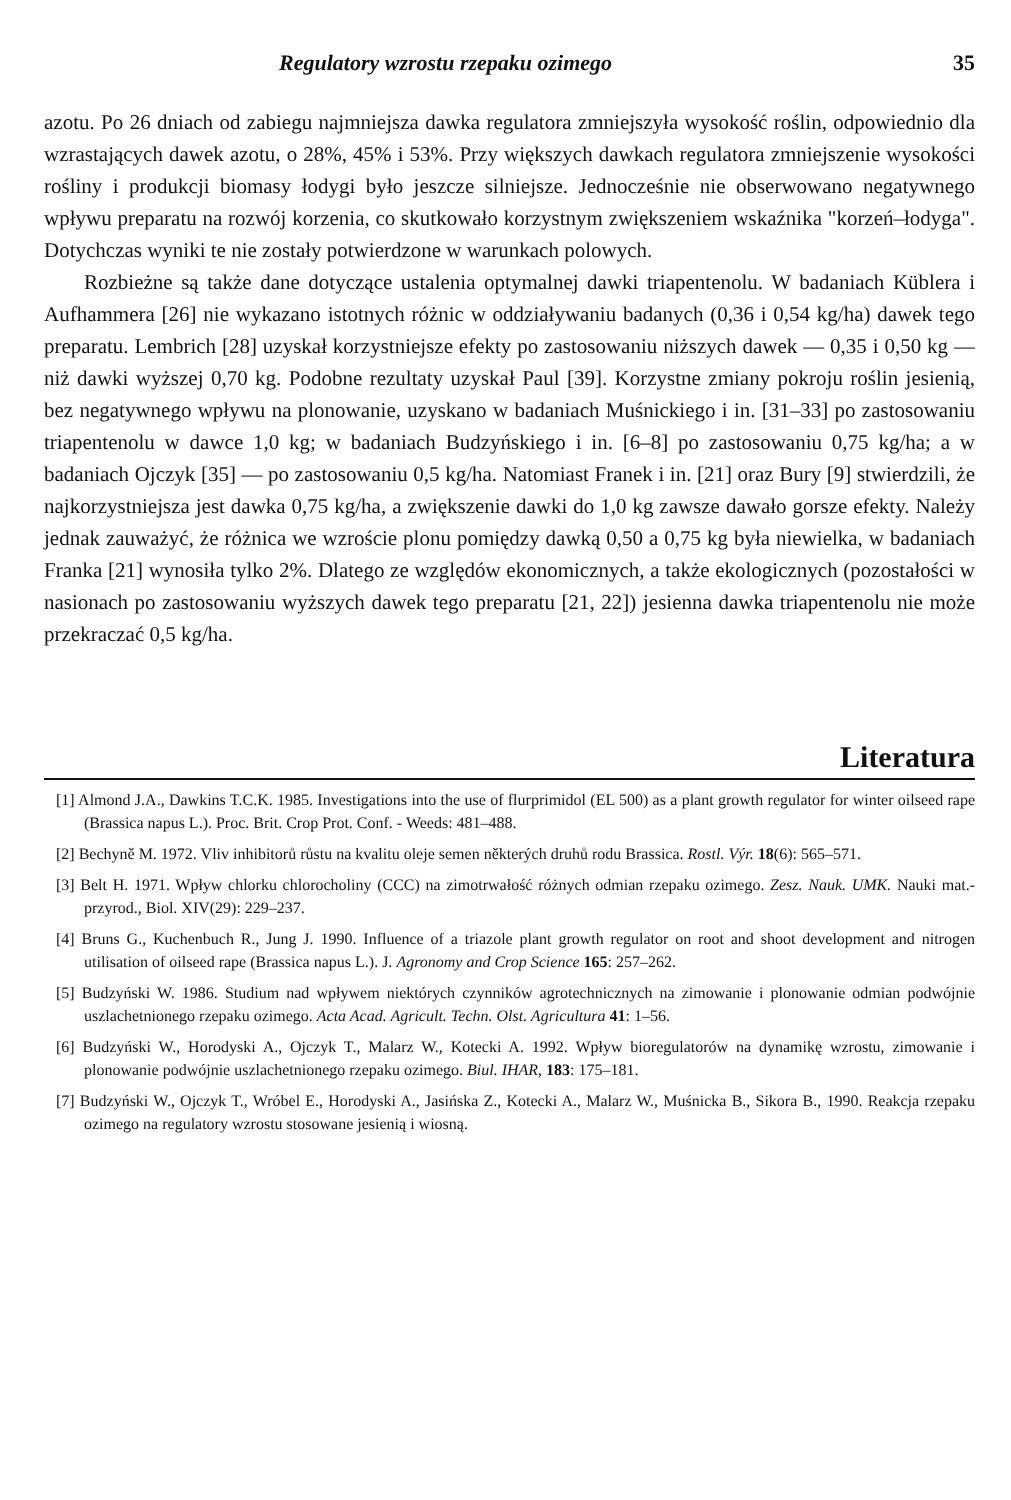Regulatory wzrostu rzepaku ozimego 35
azotu. Po 26 dniach od zabiegu najmniejsza dawka regulatora zmniejszyła wysokość roślin, odpowiednio dla wzrastających dawek azotu, o 28%, 45% i 53%. Przy większych dawkach regulatora zmniejszenie wysokości rośliny i produkcji biomasy łodygi było jeszcze silniejsze. Jednocześnie nie obserwowano negatywnego wpływu preparatu na rozwój korzenia, co skutkowało korzystnym zwiększeniem wskaźnika "korzeń–łodyga". Dotychczas wyniki te nie zostały potwierdzone w warunkach polowych.
Rozbieżne są także dane dotyczące ustalenia optymalnej dawki triapentenolu. W badaniach Küblera i Aufhammera [26] nie wykazano istotnych różnic w oddziaływaniu badanych (0,36 i 0,54 kg/ha) dawek tego preparatu. Lembrich [28] uzyskał korzystniejsze efekty po zastosowaniu niższych dawek — 0,35 i 0,50 kg — niż dawki wyższej 0,70 kg. Podobne rezultaty uzyskał Paul [39]. Korzystne zmiany pokroju roślin jesienią, bez negatywnego wpływu na plonowanie, uzyskano w badaniach Muśnickiego i in. [31–33] po zastosowaniu triapentenolu w dawce 1,0 kg; w badaniach Budzyńskiego i in. [6–8] po zastosowaniu 0,75 kg/ha; a w badaniach Ojczyk [35] — po zastosowaniu 0,5 kg/ha. Natomiast Franek i in. [21] oraz Bury [9] stwierdzili, że najkorzystniejsza jest dawka 0,75 kg/ha, a zwiększenie dawki do 1,0 kg zawsze dawało gorsze efekty. Należy jednak zauważyć, że różnica we wzroście plonu pomiędzy dawką 0,50 a 0,75 kg była niewielka, w badaniach Franka [21] wynosiła tylko 2%. Dlatego ze względów ekonomicznych, a także ekologicznych (pozostałości w nasionach po zastosowaniu wyższych dawek tego preparatu [21, 22]) jesienna dawka triapentenolu nie może przekraczać 0,5 kg/ha.
Literatura
[1] Almond J.A., Dawkins T.C.K. 1985. Investigations into the use of flurprimidol (EL 500) as a plant growth regulator for winter oilseed rape (Brassica napus L.). Proc. Brit. Crop Prot. Conf. - Weeds: 481–488.
[2] Bechyně M. 1972. Vliv inhibitorů růstu na kvalitu oleje semen některých druhů rodu Brassica. Rostl. Výr. 18(6): 565–571.
[3] Belt H. 1971. Wpływ chlorku chlorocholiny (CCC) na zimotrwałość różnych odmian rzepaku ozimego. Zesz. Nauk. UMK. Nauki mat.-przyrod., Biol. XIV(29): 229–237.
[4] Bruns G., Kuchenbuch R., Jung J. 1990. Influence of a triazole plant growth regulator on root and shoot development and nitrogen utilisation of oilseed rape (Brassica napus L.). J. Agronomy and Crop Science 165: 257–262.
[5] Budzyński W. 1986. Studium nad wpływem niektórych czynników agrotechnicznych na zimowanie i plonowanie odmian podwójnie uszlachetnionego rzepaku ozimego. Acta Acad. Agricult. Techn. Olst. Agricultura 41: 1–56.
[6] Budzyński W., Horodyski A., Ojczyk T., Malarz W., Kotecki A. 1992. Wpływ bioregulatorów na dynamikę wzrostu, zimowanie i plonowanie podwójnie uszlachetnionego rzepaku ozimego. Biul. IHAR, 183: 175–181.
[7] Budzyński W., Ojczyk T., Wróbel E., Horodyski A., Jasińska Z., Kotecki A., Malarz W., Muśnicka B., Sikora B., 1990. Reakcja rzepaku ozimego na regulatory wzrostu stosowane jesienią i wiosną.